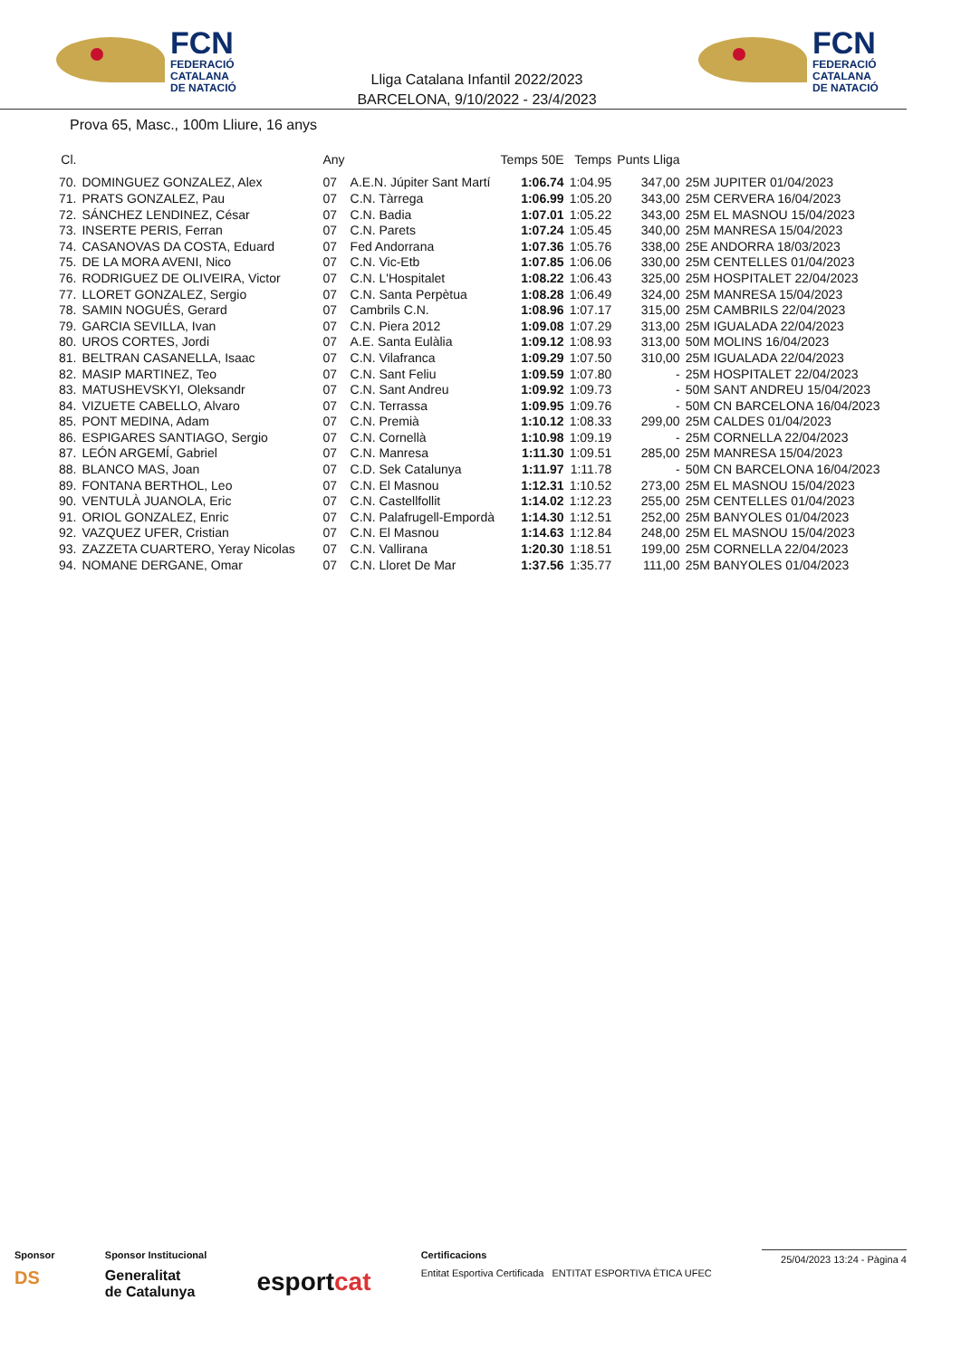FCN
FEDERACIÓ
CATALANA
DE NATACIÓ
Lliga Catalana Infantil 2022/2023
BARCELONA, 9/10/2022 - 23/4/2023
FCN
FEDERACIÓ
CATALANA
DE NATACIÓ
Prova 65, Masc., 100m Lliure, 16 anys
| Cl. | | Any | | Temps 50E | Temps | Punts Lliga | |
| --- | --- | --- | --- | --- | --- | --- | --- |
| 70. | DOMINGUEZ GONZALEZ, Alex | 07 | A.E.N. Júpiter Sant Martí | 1:06.74 | 1:04.95 | 347,00 | 25M JUPITER 01/04/2023 |
| 71. | PRATS GONZALEZ, Pau | 07 | C.N. Tàrrega | 1:06.99 | 1:05.20 | 343,00 | 25M CERVERA 16/04/2023 |
| 72. | SÁNCHEZ LENDINEZ, César | 07 | C.N. Badia | 1:07.01 | 1:05.22 | 343,00 | 25M EL MASNOU 15/04/2023 |
| 73. | INSERTE PERIS, Ferran | 07 | C.N. Parets | 1:07.24 | 1:05.45 | 340,00 | 25M MANRESA 15/04/2023 |
| 74. | CASANOVAS DA COSTA, Eduard | 07 | Fed Andorrana | 1:07.36 | 1:05.76 | 338,00 | 25E ANDORRA 18/03/2023 |
| 75. | DE LA MORA AVENI, Nico | 07 | C.N. Vic-Etb | 1:07.85 | 1:06.06 | 330,00 | 25M CENTELLES 01/04/2023 |
| 76. | RODRIGUEZ DE OLIVEIRA, Victor | 07 | C.N. L'Hospitalet | 1:08.22 | 1:06.43 | 325,00 | 25M HOSPITALET 22/04/2023 |
| 77. | LLORET GONZALEZ, Sergio | 07 | C.N. Santa Perpètua | 1:08.28 | 1:06.49 | 324,00 | 25M MANRESA 15/04/2023 |
| 78. | SAMIN NOGUÉS, Gerard | 07 | Cambrils C.N. | 1:08.96 | 1:07.17 | 315,00 | 25M CAMBRILS 22/04/2023 |
| 79. | GARCIA SEVILLA, Ivan | 07 | C.N. Piera 2012 | 1:09.08 | 1:07.29 | 313,00 | 25M IGUALADA 22/04/2023 |
| 80. | UROS CORTES, Jordi | 07 | A.E. Santa Eulàlia | 1:09.12 | 1:08.93 | 313,00 | 50M MOLINS 16/04/2023 |
| 81. | BELTRAN CASANELLA, Isaac | 07 | C.N. Vilafranca | 1:09.29 | 1:07.50 | 310,00 | 25M IGUALADA 22/04/2023 |
| 82. | MASIP MARTINEZ, Teo | 07 | C.N. Sant Feliu | 1:09.59 | 1:07.80 | - | 25M HOSPITALET 22/04/2023 |
| 83. | MATUSHEVSKYI, Oleksandr | 07 | C.N. Sant Andreu | 1:09.92 | 1:09.73 | - | 50M SANT ANDREU 15/04/2023 |
| 84. | VIZUETE CABELLO, Alvaro | 07 | C.N. Terrassa | 1:09.95 | 1:09.76 | - | 50M CN BARCELONA 16/04/2023 |
| 85. | PONT MEDINA, Adam | 07 | C.N. Premià | 1:10.12 | 1:08.33 | 299,00 | 25M CALDES 01/04/2023 |
| 86. | ESPIGARES SANTIAGO, Sergio | 07 | C.N. Cornellà | 1:10.98 | 1:09.19 | - | 25M CORNELLA 22/04/2023 |
| 87. | LEÓN ARGEMÍ, Gabriel | 07 | C.N. Manresa | 1:11.30 | 1:09.51 | 285,00 | 25M MANRESA 15/04/2023 |
| 88. | BLANCO MAS, Joan | 07 | C.D. Sek Catalunya | 1:11.97 | 1:11.78 | - | 50M CN BARCELONA 16/04/2023 |
| 89. | FONTANA BERTHOL, Leo | 07 | C.N. El Masnou | 1:12.31 | 1:10.52 | 273,00 | 25M EL MASNOU 15/04/2023 |
| 90. | VENTULÀ JUANOLA, Eric | 07 | C.N. Castellfollit | 1:14.02 | 1:12.23 | 255,00 | 25M CENTELLES 01/04/2023 |
| 91. | ORIOL GONZALEZ, Enric | 07 | C.N. Palafrugell-Empordà | 1:14.30 | 1:12.51 | 252,00 | 25M BANYOLES 01/04/2023 |
| 92. | VAZQUEZ UFER, Cristian | 07 | C.N. El Masnou | 1:14.63 | 1:12.84 | 248,00 | 25M EL MASNOU 15/04/2023 |
| 93. | ZAZZETA CUARTERO, Yeray Nicolas | 07 | C.N. Vallirana | 1:20.30 | 1:18.51 | 199,00 | 25M CORNELLA 22/04/2023 |
| 94. | NOMANE DERGANE, Omar | 07 | C.N. Lloret De Mar | 1:37.56 | 1:35.77 | 111,00 | 25M BANYOLES 01/04/2023 |
Sponsor
DS
Sponsor Institucional
Generalitat
de Catalunya
esportcat
Certificacions
Entitat Esportiva Certificada ENTITAT ESPORTIVA ÈTICA UFEC
25/04/2023 13:24 - Pàgina 4